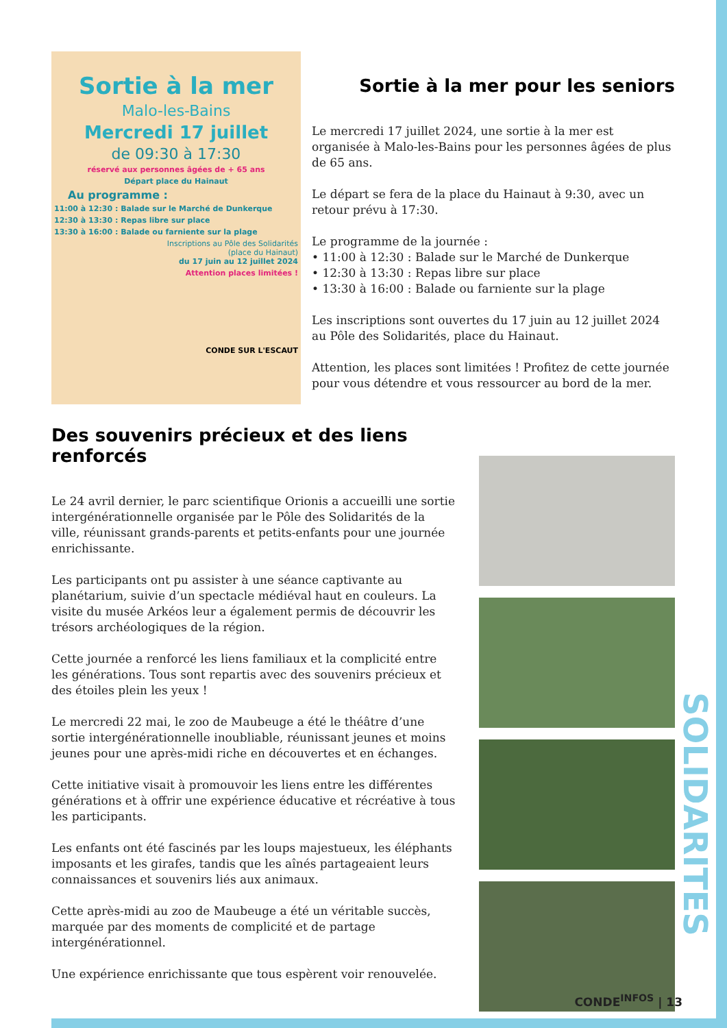SOLIDARITES
Sortie à la mer
Malo-les-Bains
Mercredi 17 juillet
de 09:30 à 17:30
réservé aux personnes âgées de + 65 ans
Départ place du Hainaut
Au programme :
11:00 à 12:30 : Balade sur le Marché de Dunkerque
12:30 à 13:30 : Repas libre sur place
13:30 à 16:00 : Balade ou farniente sur la plage
Inscriptions au Pôle des Solidarités
(place du Hainaut)
du 17 juin au 12 juillet 2024
Attention places limitées !
CONDE SUR L'ESCAUT
Sortie à la mer pour les seniors
Le mercredi 17 juillet 2024, une sortie à la mer est organisée à Malo-les-Bains pour les personnes âgées de plus de 65 ans.
Le départ se fera de la place du Hainaut à 9:30, avec un retour prévu à 17:30.
Le programme de la journée :
• 11:00 à 12:30 : Balade sur le Marché de Dunkerque
• 12:30 à 13:30 : Repas libre sur place
• 13:30 à 16:00 : Balade ou farniente sur la plage
Les inscriptions sont ouvertes du 17 juin au 12 juillet 2024 au Pôle des Solidarités, place du Hainaut.
Attention, les places sont limitées ! Profitez de cette journée pour vous détendre et vous ressourcer au bord de la mer.
Des souvenirs précieux et des liens renforcés
Le 24 avril dernier, le parc scientifique Orionis a accueilli une sortie intergénérationnelle organisée par le Pôle des Solidarités de la ville, réunissant grands-parents et petits-enfants pour une journée enrichissante.
Les participants ont pu assister à une séance captivante au planétarium, suivie d’un spectacle médiéval haut en couleurs. La visite du musée Arkéos leur a également permis de découvrir les trésors archéologiques de la région.
Cette journée a renforcé les liens familiaux et la complicité entre les générations. Tous sont repartis avec des souvenirs précieux et des étoiles plein les yeux !
Le mercredi 22 mai, le zoo de Maubeuge a été le théâtre d’une sortie intergénérationnelle inoubliable, réunissant jeunes et moins jeunes pour une après-midi riche en découvertes et en échanges.
Cette initiative visait à promouvoir les liens entre les différentes générations et à offrir une expérience éducative et récréative à tous les participants.
Les enfants ont été fascinés par les loups majestueux, les éléphants imposants et les girafes, tandis que les aînés partageaient leurs connaissances et souvenirs liés aux animaux.
Cette après-midi au zoo de Maubeuge a été un véritable succès, marquée par des moments de complicité et de partage intergénérationnel.
Une expérience enrichissante que tous espèrent voir renouvelée.
CONDE<sup>INFOS</sup> | 13